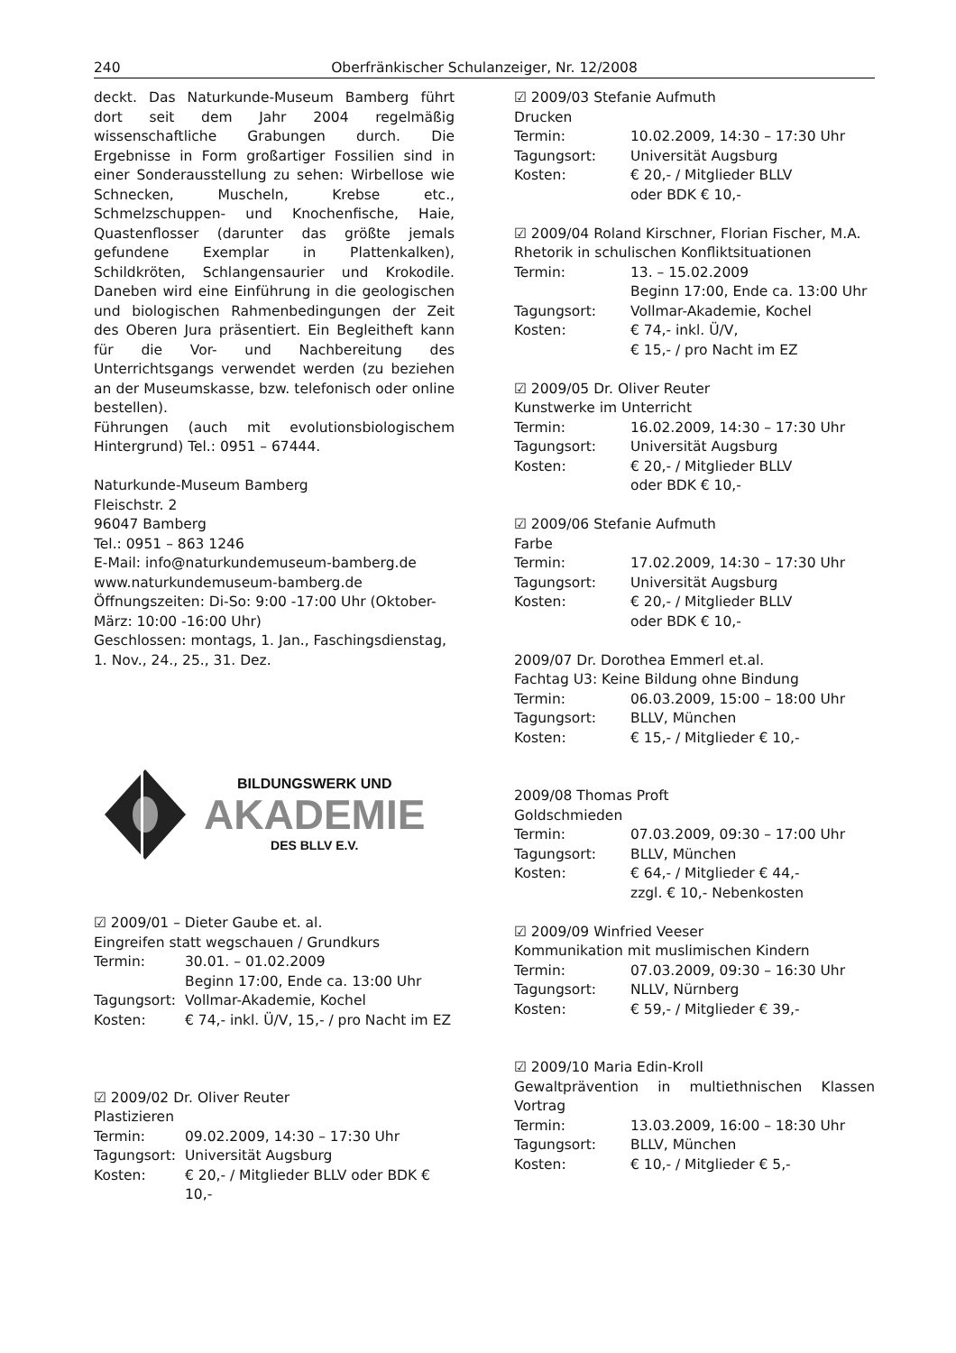240 Oberfränkischer Schulanzeiger, Nr. 12/2008
deckt. Das Naturkunde-Museum Bamberg führt dort seit dem Jahr 2004 regelmäßig wissenschaftliche Grabungen durch. Die Ergebnisse in Form großartiger Fossilien sind in einer Sonderausstellung zu sehen: Wirbellose wie Schnecken, Muscheln, Krebse etc., Schmelzschuppen- und Knochenfische, Haie, Quastenflosser (darunter das größte jemals gefundene Exemplar in Plattenkalken), Schildkröten, Schlangensaurier und Krokodile. Daneben wird eine Einführung in die geologischen und biologischen Rahmenbedingungen der Zeit des Oberen Jura präsentiert. Ein Begleitheft kann für die Vor- und Nachbereitung des Unterrichtsgangs verwendet werden (zu beziehen an der Museumskasse, bzw. telefonisch oder online bestellen).
Führungen (auch mit evolutionsbiologischem Hintergrund) Tel.: 0951 – 67444.
Naturkunde-Museum Bamberg
Fleischstr. 2
96047 Bamberg
Tel.: 0951 – 863 1246
E-Mail: info@naturkundemuseum-bamberg.de
www.naturkundemuseum-bamberg.de
Öffnungszeiten: Di-So: 9:00 -17:00 Uhr (Oktober-März: 10:00 -16:00 Uhr)
Geschlossen: montags, 1. Jan., Faschingsdienstag, 1. Nov., 24., 25., 31. Dez.
BILDUNGSWERK UND
AKADEMIE
DES BLLV E.V.
☑ 2009/01 – Dieter Gaube et. al.
Eingreifen statt wegschauen / Grundkurs
Termin: 30.01. – 01.02.2009
Beginn 17:00, Ende ca. 13:00 Uhr
Tagungsort: Vollmar-Akademie, Kochel
Kosten: € 74,- inkl. Ü/V, 15,- / pro Nacht im EZ
☑ 2009/02 Dr. Oliver Reuter
Plastizieren
Termin: 09.02.2009, 14:30 – 17:30 Uhr
Tagungsort: Universität Augsburg
Kosten: € 20,- / Mitglieder BLLV oder BDK € 10,-
☑ 2009/03 Stefanie Aufmuth
Drucken
Termin: 10.02.2009, 14:30 – 17:30 Uhr
Tagungsort: Universität Augsburg
Kosten: € 20,- / Mitglieder BLLV
oder BDK € 10,-
☑ 2009/04 Roland Kirschner, Florian Fischer, M.A.
Rhetorik in schulischen Konfliktsituationen
Termin: 13. – 15.02.2009
Beginn 17:00, Ende ca. 13:00 Uhr
Tagungsort: Vollmar-Akademie, Kochel
Kosten: € 74,- inkl. Ü/V,
€ 15,- / pro Nacht im EZ
☑ 2009/05 Dr. Oliver Reuter
Kunstwerke im Unterricht
Termin: 16.02.2009, 14:30 – 17:30 Uhr
Tagungsort: Universität Augsburg
Kosten: € 20,- / Mitglieder BLLV
oder BDK € 10,-
☑ 2009/06 Stefanie Aufmuth
Farbe
Termin: 17.02.2009, 14:30 – 17:30 Uhr
Tagungsort: Universität Augsburg
Kosten: € 20,- / Mitglieder BLLV
oder BDK € 10,-
2009/07 Dr. Dorothea Emmerl et.al.
Fachtag U3: Keine Bildung ohne Bindung
Termin: 06.03.2009, 15:00 – 18:00 Uhr
Tagungsort: BLLV, München
Kosten: € 15,- / Mitglieder € 10,-
2009/08 Thomas Proft
Goldschmieden
Termin: 07.03.2009, 09:30 – 17:00 Uhr
Tagungsort: BLLV, München
Kosten: € 64,- / Mitglieder € 44,-
zzgl. € 10,- Nebenkosten
☑ 2009/09 Winfried Veeser
Kommunikation mit muslimischen Kindern
Termin: 07.03.2009, 09:30 – 16:30 Uhr
Tagungsort: NLLV, Nürnberg
Kosten: € 59,- / Mitglieder € 39,-
☑ 2009/10 Maria Edin-Kroll
Gewaltprävention in multiethnischen Klassen Vortrag
Termin: 13.03.2009, 16:00 – 18:30 Uhr
Tagungsort: BLLV, München
Kosten: € 10,- / Mitglieder € 5,-